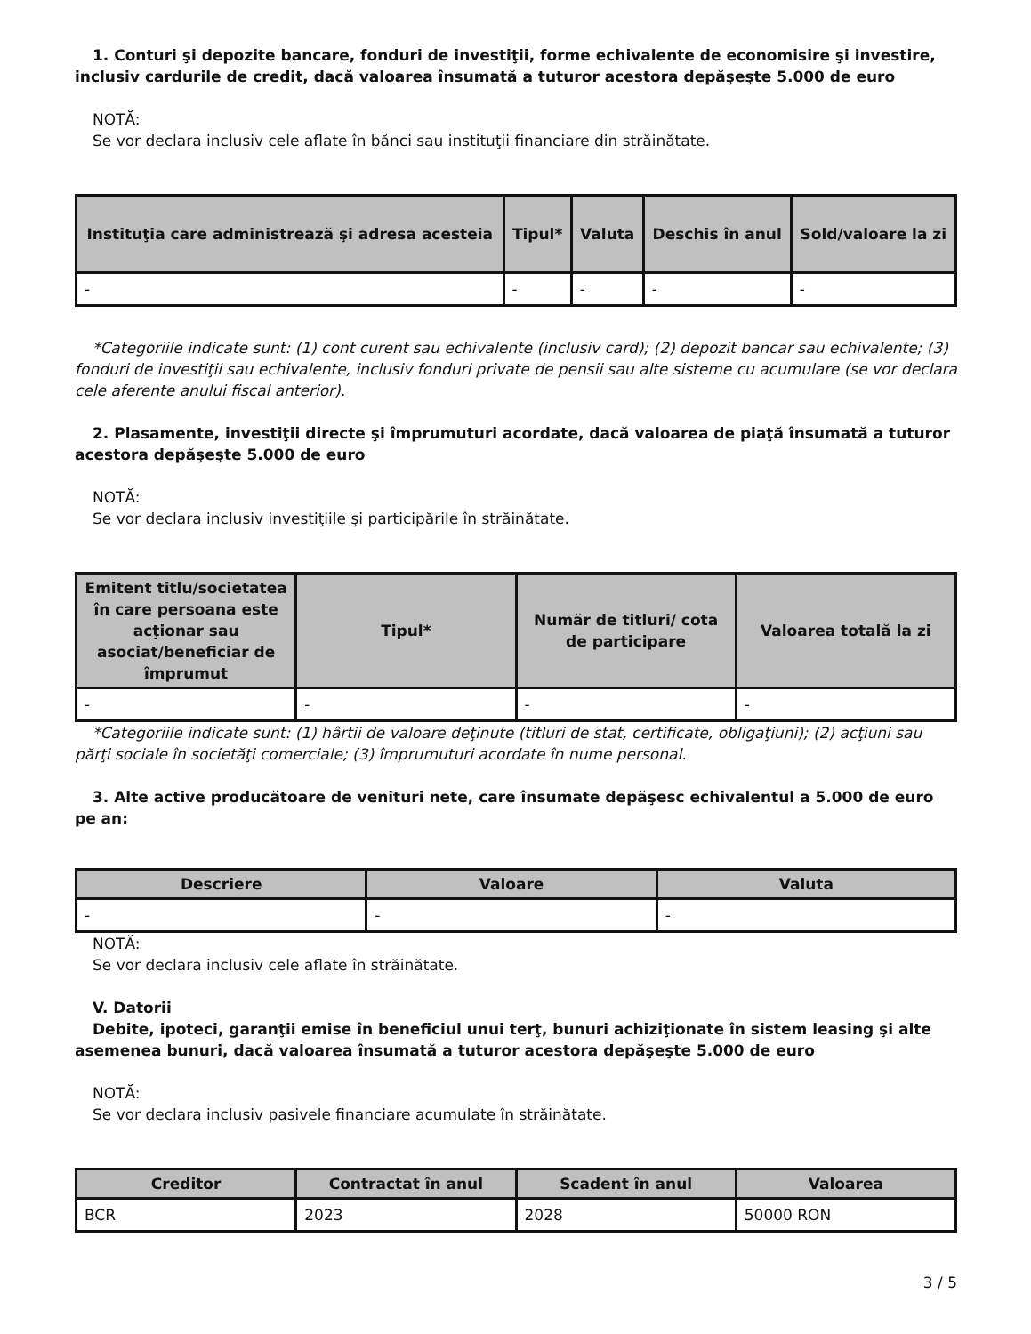1. Conturi şi depozite bancare, fonduri de investiţii, forme echivalente de economisire şi investire, inclusiv cardurile de credit, dacă valoarea însumată a tuturor acestora depăşeşte 5.000 de euro
NOTĂ:
Se vor declara inclusiv cele aflate în bănci sau instituţii financiare din străinătate.
| Instituţia care administrează şi adresa acesteia | Tipul* | Valuta | Deschis în anul | Sold/valoare la zi |
| --- | --- | --- | --- | --- |
| - | - | - | - | - |
*Categoriile indicate sunt: (1) cont curent sau echivalente (inclusiv card); (2) depozit bancar sau echivalente; (3) fonduri de investiţii sau echivalente, inclusiv fonduri private de pensii sau alte sisteme cu acumulare (se vor declara cele aferente anului fiscal anterior).
2. Plasamente, investiţii directe şi împrumuturi acordate, dacă valoarea de piaţă însumată a tuturor acestora depăşeşte 5.000 de euro
NOTĂ:
Se vor declara inclusiv investiţiile şi participările în străinătate.
| Emitent titlu/societatea în care persoana este acţionar sau asociat/beneficiar de împrumut | Tipul* | Număr de titluri/ cota de participare | Valoarea totală la zi |
| --- | --- | --- | --- |
| - | - | - | - |
*Categoriile indicate sunt: (1) hârtii de valoare deţinute (titluri de stat, certificate, obligaţiuni); (2) acţiuni sau părţi sociale în societăţi comerciale; (3) împrumuturi acordate în nume personal.
3. Alte active producătoare de venituri nete, care însumate depăşesc echivalentul a 5.000 de euro pe an:
| Descriere | Valoare | Valuta |
| --- | --- | --- |
| - | - | - |
NOTĂ:
Se vor declara inclusiv cele aflate în străinătate.
V. Datorii
Debite, ipoteci, garanţii emise în beneficiul unui terţ, bunuri achiziţionate în sistem leasing şi alte asemenea bunuri, dacă valoarea însumată a tuturor acestora depăşeşte 5.000 de euro
NOTĂ:
Se vor declara inclusiv pasivele financiare acumulate în străinătate.
| Creditor | Contractat în anul | Scadent în anul | Valoarea |
| --- | --- | --- | --- |
| BCR | 2023 | 2028 | 50000 RON |
3 / 5